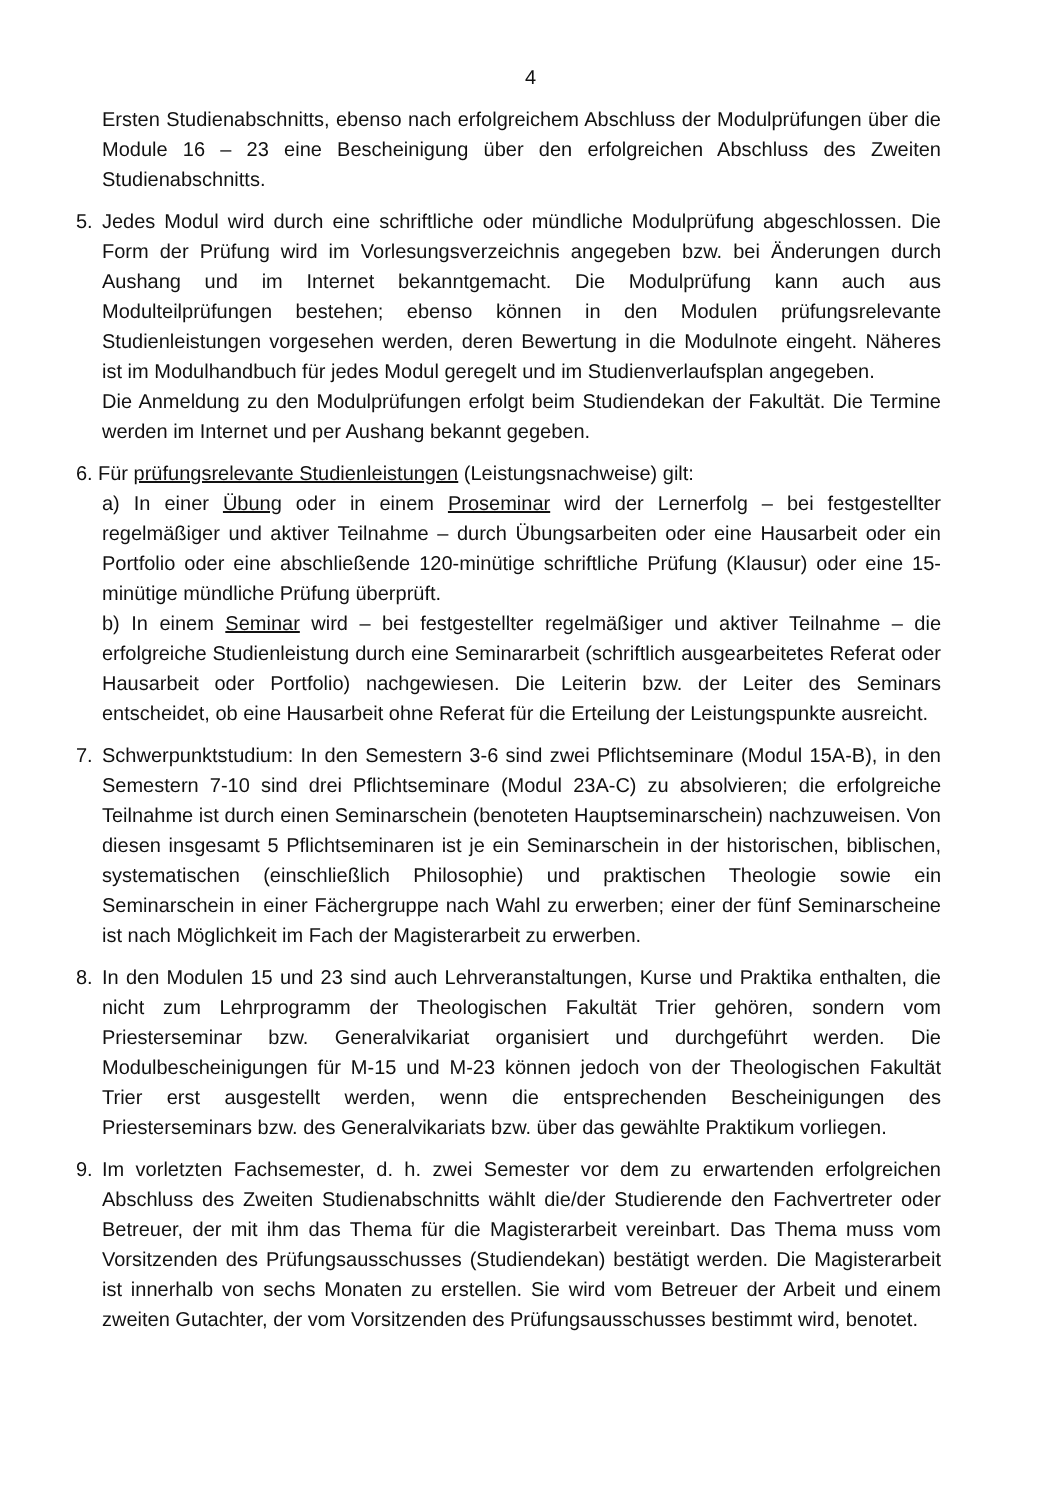4
Ersten Studienabschnitts, ebenso nach erfolgreichem Abschluss der Modulprüfungen über die Module 16 – 23 eine Bescheinigung über den erfolgreichen Abschluss des Zweiten Studienabschnitts.
5. Jedes Modul wird durch eine schriftliche oder mündliche Modulprüfung abgeschlossen. Die Form der Prüfung wird im Vorlesungsverzeichnis angegeben bzw. bei Änderungen durch Aushang und im Internet bekanntgemacht. Die Modulprüfung kann auch aus Modulteilprüfungen bestehen; ebenso können in den Modulen prüfungsrelevante Studienleistungen vorgesehen werden, deren Bewertung in die Modulnote eingeht. Näheres ist im Modulhandbuch für jedes Modul geregelt und im Studienverlaufsplan angegeben.
Die Anmeldung zu den Modulprüfungen erfolgt beim Studiendekan der Fakultät. Die Termine werden im Internet und per Aushang bekannt gegeben.
6. Für prüfungsrelevante Studienleistungen (Leistungsnachweise) gilt:
a) In einer Übung oder in einem Proseminar wird der Lernerfolg – bei festgestellter regelmäßiger und aktiver Teilnahme – durch Übungsarbeiten oder eine Hausarbeit oder ein Portfolio oder eine abschließende 120-minütige schriftliche Prüfung (Klausur) oder eine 15-minütige mündliche Prüfung überprüft.
b) In einem Seminar wird – bei festgestellter regelmäßiger und aktiver Teilnahme – die erfolgreiche Studienleistung durch eine Seminararbeit (schriftlich ausgearbeitetes Referat oder Hausarbeit oder Portfolio) nachgewiesen. Die Leiterin bzw. der Leiter des Seminars entscheidet, ob eine Hausarbeit ohne Referat für die Erteilung der Leistungspunkte ausreicht.
7. Schwerpunktstudium: In den Semestern 3-6 sind zwei Pflichtseminare (Modul 15A-B), in den Semestern 7-10 sind drei Pflichtseminare (Modul 23A-C) zu absolvieren; die erfolgreiche Teilnahme ist durch einen Seminarschein (benoteten Hauptseminarschein) nachzuweisen. Von diesen insgesamt 5 Pflichtseminaren ist je ein Seminarschein in der historischen, biblischen, systematischen (einschließlich Philosophie) und praktischen Theologie sowie ein Seminarschein in einer Fächergruppe nach Wahl zu erwerben; einer der fünf Seminarscheine ist nach Möglichkeit im Fach der Magisterarbeit zu erwerben.
8. In den Modulen 15 und 23 sind auch Lehrveranstaltungen, Kurse und Praktika enthalten, die nicht zum Lehrprogramm der Theologischen Fakultät Trier gehören, sondern vom Priesterseminar bzw. Generalvikariat organisiert und durchgeführt werden. Die Modulbescheinigungen für M-15 und M-23 können jedoch von der Theologischen Fakultät Trier erst ausgestellt werden, wenn die entsprechenden Bescheinigungen des Priesterseminars bzw. des Generalvikariats bzw. über das gewählte Praktikum vorliegen.
9. Im vorletzten Fachsemester, d. h. zwei Semester vor dem zu erwartenden erfolgreichen Abschluss des Zweiten Studienabschnitts wählt die/der Studierende den Fachvertreter oder Betreuer, der mit ihm das Thema für die Magisterarbeit vereinbart. Das Thema muss vom Vorsitzenden des Prüfungsausschusses (Studiendekan) bestätigt werden. Die Magisterarbeit ist innerhalb von sechs Monaten zu erstellen. Sie wird vom Betreuer der Arbeit und einem zweiten Gutachter, der vom Vorsitzenden des Prüfungsausschusses bestimmt wird, benotet.